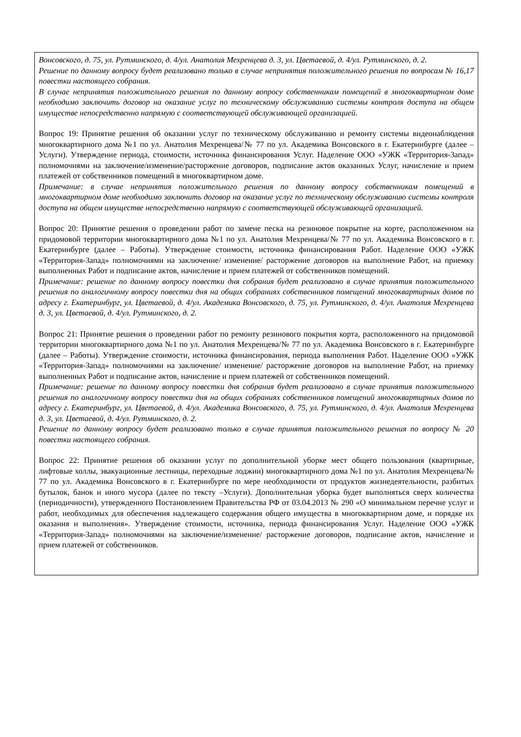| Вонсовского, д. 75, ул. Рутминского, д. 4/ул. Анатолия Мехренцева д. 3, ул. Цветаевой, д. 4/ул. Рутминского, д. 2. Решение по данному вопросу будет реализовано только в случае непринятия положительного решения по вопросам № 16,17 повестки настоящего собрания. В случае непринятия положительного решения по данному вопросу собственникам помещений в многоквартирном доме необходимо заключить договор на оказание услуг по техническому обслуживанию системы контроля доступа на общем имуществе непосредственно напрямую с соответствующей обслуживающей организацией. Вопрос 19: Принятие решения об оказании услуг по техническому обслуживанию и ремонту системы видеонаблюдения многоквартирного дома №1 по ул. Анатолия Мехренцева/№ 77 по ул. Академика Вонсовского в г. Екатеринбурге (далее – Услуги). Утверждение периода, стоимости, источника финансирования Услуг. Наделение ООО «УЖК «Территория-Запад» полномочиями на заключение/изменение/расторжение договоров, подписание актов оказанных Услуг, начисление и прием платежей от собственников помещений в многоквартирном доме. Примечание: в случае непринятия положительного решения по данному вопросу собственникам помещений в многоквартирном доме необходимо заключить договор на оказание услуг по техническому обслуживанию системы контроля доступа на общем имуществе непосредственно напрямую с соответствующей обслуживающей организацией. Вопрос 20: Принятие решения о проведении работ по замене песка на резиновое покрытие на корте, расположенном на придомовой территории многоквартирного дома №1 по ул. Анатолия Мехренцева/№ 77 по ул. Академика Вонсовского в г. Екатеринбурге (далее – Работы). Утверждение стоимости, источника финансирования Работ. Наделение ООО «УЖК «Территория-Запад» полномочиями на заключение/ изменение/ расторжение договоров на выполнение Работ, на приемку выполненных Работ и подписание актов, начисление и прием платежей от собственников помещений. Примечание: решение по данному вопросу повестки дня собрания будет реализовано в случае принятия положительного решения по аналогичному вопросу повестки дня на общих собраниях собственников помещений многоквартирных домов по адресу г. Екатеринбург, ул. Цветаевой, д. 4/ул. Академика Вонсовского, д. 75, ул. Рутминского, д. 4/ул. Анатолия Мехренцева д. 3, ул. Цветаевой, д. 4/ул. Рутминского, д. 2. Вопрос 21: Принятие решения о проведении работ по ремонту резинового покрытия корта, расположенного на придомовой территории многоквартирного дома №1 по ул. Анатолия Мехренцева/№ 77 по ул. Академика Вонсовского в г. Екатеринбурге (далее – Работы). Утверждение стоимости, источника финансирования, периода выполнения Работ. Наделение ООО «УЖК «Территория-Запад» полномочиями на заключение/ изменение/ расторжение договоров на выполнение Работ, на приемку выполненных Работ и подписание актов, начисление и прием платежей от собственников помещений. Примечание: решение по данному вопросу повестки дня собрания будет реализовано в случае принятия положительного решения по аналогичному вопросу повестки дня на общих собраниях собственников помещений многоквартирных домов по адресу г. Екатеринбург, ул. Цветаевой, д. 4/ул. Академика Вонсовского, д. 75, ул. Рутминского, д. 4/ул. Анатолия Мехренцева д. 3, ул. Цветаевой, д. 4/ул. Рутминского, д. 2. Решение по данному вопросу будет реализовано только в случае принятия положительного решения по вопросу № 20 повестки настоящего собрания. Вопрос 22: Принятие решения об оказании услуг по дополнительной уборке мест общего пользования (квартирные, лифтовые холлы, эвакуационные лестницы, переходные лоджии) многоквартирного дома №1 по ул. Анатолия Мехренцева/№ 77 по ул. Академика Вонсовского в г. Екатеринбурге по мере необходимости от продуктов жизнедеятельности, разбитых бутылок, банок и иного мусора (далее по тексту –Услуги). Дополнительная уборка будет выполняться сверх количества (периодичности), утвержденного Постановлением Правительства РФ от 03.04.2013 № 290 «О минимальном перечне услуг и работ, необходимых для обеспечения надлежащего содержания общего имущества в многоквартирном доме, и порядке их оказания и выполнения». Утверждение стоимости, источника, периода финансирования Услуг. Наделение ООО «УЖК «Территория-Запад» полномочиями на заключение/изменение/ расторжение договоров, подписание актов, начисление и прием платежей от собственников. |